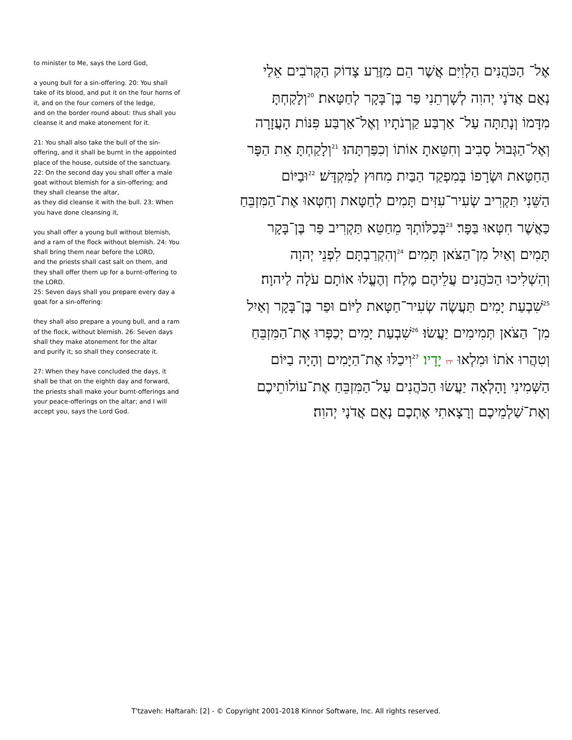to minister to Me, says the Lord God,
a young bull for a sin-offering. 20: You shall take of its blood, and put it on the four horns of it, and on the four corners of the ledge,
and on the border round about: thus shall you cleanse it and make atonement for it.
21: You shall also take the bull of the sin-offering, and it shall be burnt in the appointed place of the house, outside of the sanctuary.
22: On the second day you shall offer a male goat without blemish for a sin-offering; and they shall cleanse the altar,
as they did cleanse it with the bull. 23: When you have done cleansing it,
you shall offer a young bull without blemish, and a ram of the flock without blemish. 24: You shall bring them near before the LORD,
and the priests shall cast salt on them, and they shall offer them up for a burnt-offering to the LORD.
25: Seven days shall you prepare every day a goat for a sin-offering:
they shall also prepare a young bull, and a ram of the flock, without blemish. 26: Seven days shall they make atonement for the altar
and purify it; so shall they consecrate it.
27: When they have concluded the days, it shall be that on the eighth day and forward, the priests shall make your burnt-offerings and your peace-offerings on the altar; and I will accept you, says the Lord God.
אֶל־ הַכֹּהֲנִים הַלְוִיִּם אֲשֶׁר הֵם מִזֶּרַע צָדוֹק הַקְּרֹבִים אֵלַי
נְאֻם אֲדֹנָי יְהוִה לְשָׁרְתֵנִי פַּר בֶּן־בָּקָר לְחַטָּאת׃ <sup>20</sup>וְלָקַחְתָּ
מִדָּמוֹ וְנָתַתָּה עַל־ אַרְבַּע קַרְנֹתָיו וְאֶל־אַרְבַּע פִּנּוֹת הָעֲזָרָה
וְאֶל־הַגְּבוּל סָבִיב וְחִטֵּאתָ אוֹתוֹ וְכִפַּרְתָּהוּ׃ <sup>21</sup>וְלָקַחְתָּ אֵת הַפָּר
הַחַטָּאת וּשְׂרָפוֹ בְּמִפְקַד הַבַּיִת מִחוּץ לַמִּקְדָּשׁ׃ <sup>22</sup>וּבַיּוֹם
הַשֵּׁנִי תַּקְרִיב שְׂעִיר־עִזִּים תָּמִים לְחַטָּאת וְחִטְּאוּ אֶת־הַמִּזְבֵּחַ
כַּאֲשֶׁר חִטְּאוּ בַּפָּר׃ <sup>23</sup>בְּכַלּוֹתְךָ מֵחַטֵּא תַּקְרִיב פַּר בֶּן־בָּקָר
תָּמִים וְאַיִל מִן־הַצֹּאן תָּמִים׃ <sup>24</sup>וְהִקְרַבְתָּם לִפְנֵי יְהוָה
וְהִשְׁלִיכוּ הַכֹּהֲנִים עֲלֵיהֶם מֶלַח וְהֶעֱלוּ אוֹתָם עֹלָה לַיהוָה׃
<sup>25</sup> שִׁבְעַת יָמִים תַּעֲשֶׂה שְׂעִיר־חַטָּאת לַיּוֹם וּפַר בֶּן־בָּקָר וְאַיִל
מִן־ הַצֹּאן תְּמִימִים יַעֲשׂוּ׃ <sup>26</sup>שִׁבְעַת יָמִים יְכַפְּרוּ אֶת־הַמִּזְבֵּחַ
וְטִהֲרוּ אֹתוֹ וּמִלְאוּ ידו יָדָיו׃ <sup>27</sup>וִיכַלּוּ אֶת־הַיָּמִים וְהָיָה בַיּוֹם
הַשְּׁמִינִי וָהָלְאָה יַעֲשׂוּ הַכֹּהֲנִים עַל־הַמִּזְבֵּחַ אֶת־עוֹלוֹתֵיכֶם
וְאֶת־שַׁלְמֵיכֶם וְרָצָאתִי אֶתְכֶם נְאֻם אֲדֹנָי יְהוִה׃
T'tzaveh: Haftarah: [2] - © Copyright 2001-2018 Kinnor Software, Inc. All rights reserved.